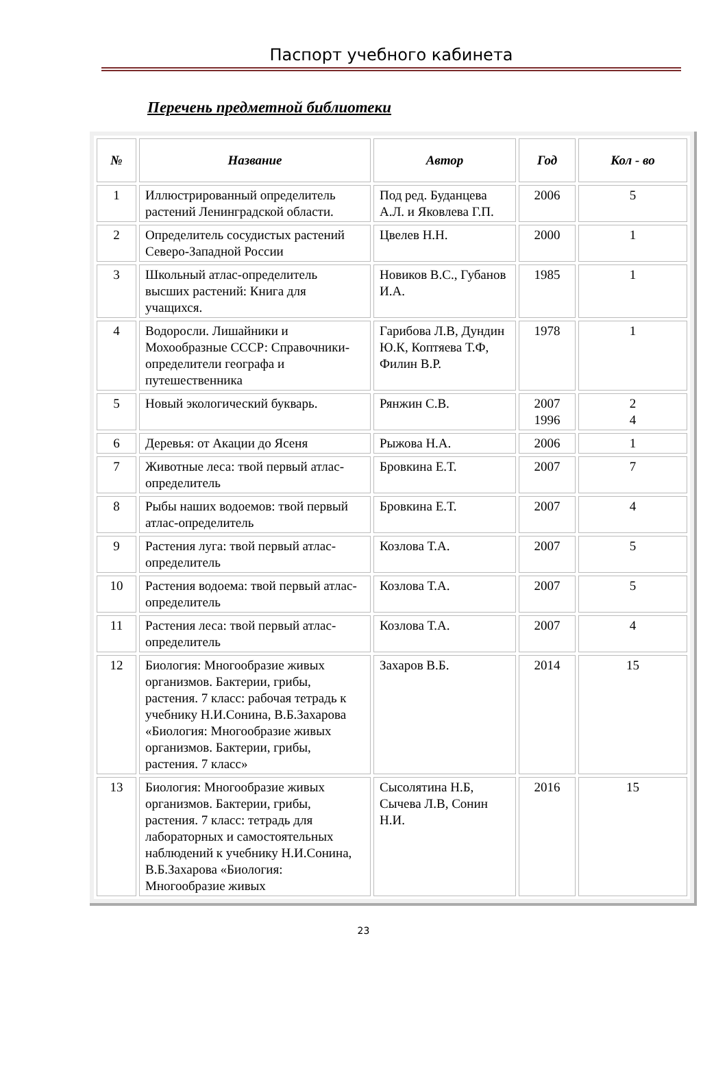Паспорт учебного кабинета
Перечень предметной библиотеки
| № | Название | Автор | Год | Кол - во |
| --- | --- | --- | --- | --- |
| 1 | Иллюстрированный определитель растений Ленинградской области. | Под ред. Буданцева А.Л. и Яковлева Г.П. | 2006 | 5 |
| 2 | Определитель сосудистых растений Северо-Западной России | Цвелев Н.Н. | 2000 | 1 |
| 3 | Школьный атлас-определитель высших растений: Книга для учащихся. | Новиков В.С., Губанов И.А. | 1985 | 1 |
| 4 | Водоросли. Лишайники и Мохообразные СССР: Справочники-определители географа и путешественника | Гарибова Л.В, Дундин Ю.К, Коптяева Т.Ф, Филин В.Р. | 1978 | 1 |
| 5 | Новый экологический букварь. | Рянжин С.В. | 2007 1996 | 2 4 |
| 6 | Деревья: от Акации до Ясеня | Рыжова Н.А. | 2006 | 1 |
| 7 | Животные леса: твой первый атлас-определитель | Бровкина Е.Т. | 2007 | 7 |
| 8 | Рыбы наших водоемов: твой первый атлас-определитель | Бровкина Е.Т. | 2007 | 4 |
| 9 | Растения луга: твой первый атлас-определитель | Козлова Т.А. | 2007 | 5 |
| 10 | Растения водоема: твой первый атлас-определитель | Козлова Т.А. | 2007 | 5 |
| 11 | Растения леса: твой первый атлас-определитель | Козлова Т.А. | 2007 | 4 |
| 12 | Биология: Многообразие живых организмов. Бактерии, грибы, растения. 7 класс: рабочая тетрадь к учебнику Н.И.Сонина, В.Б.Захарова «Биология: Многообразие живых организмов. Бактерии, грибы, растения. 7 класс» | Захаров В.Б. | 2014 | 15 |
| 13 | Биология: Многообразие живых организмов. Бактерии, грибы, растения. 7 класс: тетрадь для лабораторных и самостоятельных наблюдений к учебнику Н.И.Сонина, В.Б.Захарова «Биология: Многообразие живых | Сысолятина Н.Б, Сычева Л.В, Сонин Н.И. | 2016 | 15 |
23